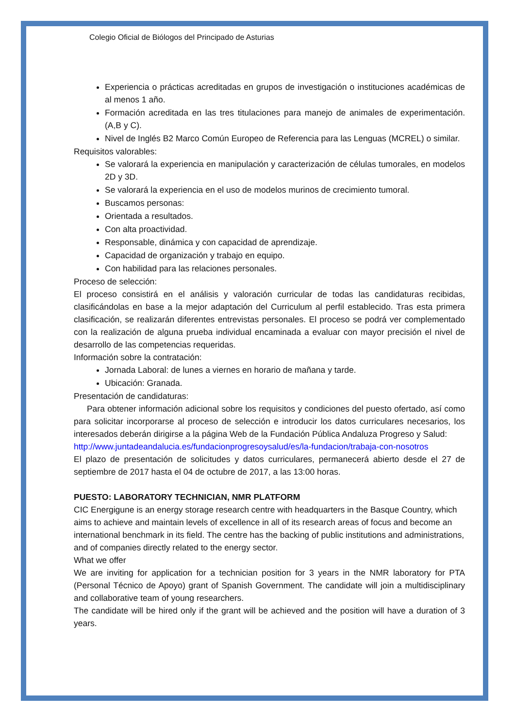Colegio Oficial de Biólogos del Principado de Asturias
Experiencia o prácticas acreditadas en grupos de investigación o instituciones académicas de al menos 1 año.
Formación acreditada en las tres titulaciones para manejo de animales de experimentación.(A,B y C).
Nivel de Inglés B2 Marco Común Europeo de Referencia para las Lenguas (MCREL) o similar.
Requisitos valorables:
Se valorará la experiencia en manipulación y caracterización de células tumorales, en modelos 2D y 3D.
Se valorará la experiencia en el uso de modelos murinos de crecimiento tumoral.
Buscamos personas:
Orientada a resultados.
Con alta proactividad.
Responsable, dinámica y con capacidad de aprendizaje.
Capacidad de organización y trabajo en equipo.
Con habilidad para las relaciones personales.
Proceso de selección:
El proceso consistirá en el análisis y valoración curricular de todas las candidaturas recibidas, clasificándolas en base a la mejor adaptación del Curriculum al perfil establecido. Tras esta primera clasificación, se realizarán diferentes entrevistas personales. El proceso se podrá ver complementado con la realización de alguna prueba individual encaminada a evaluar con mayor precisión el nivel de desarrollo de las competencias requeridas.
Información sobre la contratación:
Jornada Laboral: de lunes a viernes en horario de mañana y tarde.
Ubicación: Granada.
Presentación de candidaturas:
Para obtener información adicional sobre los requisitos y condiciones del puesto ofertado, así como para solicitar incorporarse al proceso de selección e introducir los datos curriculares necesarios, los interesados deberán dirigirse a la página Web de la Fundación Pública Andaluza Progreso y Salud:
http://www.juntadeandalucia.es/fundacionprogresoysalud/es/la-fundacion/trabaja-con-nosotros
El plazo de presentación de solicitudes y datos curriculares, permanecerá abierto desde el 27 de septiembre de 2017 hasta el 04 de octubre de 2017, a las 13:00 horas.
PUESTO: LABORATORY TECHNICIAN, NMR PLATFORM
CIC Energigune is an energy storage research centre with headquarters in the Basque Country, which aims to achieve and maintain levels of excellence in all of its research areas of focus and become an international benchmark in its field. The centre has the backing of public institutions and administrations, and of companies directly related to the energy sector.
What we offer
We are inviting for application for a technician position for 3 years in the NMR laboratory for PTA (Personal Técnico de Apoyo) grant of Spanish Government. The candidate will join a multidisciplinary and collaborative team of young researchers.
The candidate will be hired only if the grant will be achieved and the position will have a duration of 3 years.